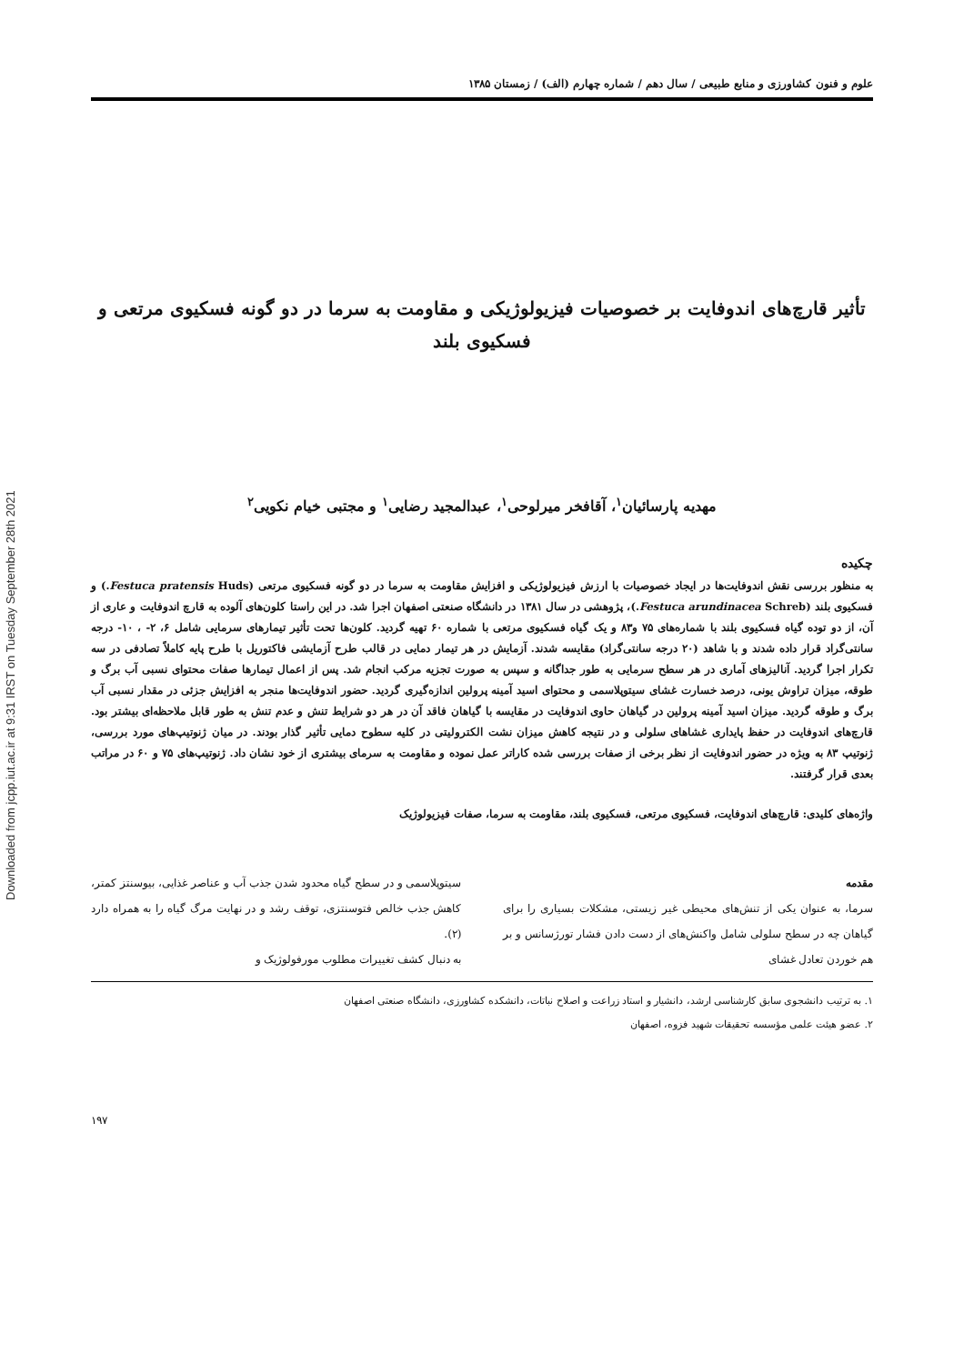Downloaded from jcpp.iut.ac.ir at 9:31 IRST on Tuesday September 28th 2021
علوم و فنون کشاورزی و منابع طبیعی / سال دهم / شماره چهارم (الف) / زمستان ۱۳۸۵
تأثیر قارچ‌های اندوفایت بر خصوصیات فیزیولوژیکی و مقاومت به سرما در دو گونه فسکیوی مرتعی و فسکیوی بلند
مهدیه پارسائیان<sup>۱</sup>، آقافخر میرلوحی<sup>۱</sup>، عبدالمجید رضایی<sup>۱</sup> و مجتبی خیام نکویی<sup>۲</sup>
چکیده
به منظور بررسی نقش اندوفایت‌ها در ایجاد خصوصیات با ارزش فیزیولوژیکی و افزایش مقاومت به سرما در دو گونه فسکیوی مرتعی (Festuca pratensis Huds.) و فسکیوی بلند (Festuca arundinacea Schreb.)، پژوهشی در سال ۱۳۸۱ در دانشگاه صنعتی اصفهان اجرا شد. در این راستا کلون‌های آلوده به قارچ اندوفایت و عاری از آن، از دو توده گیاه فسکیوی بلند با شماره‌های ۷۵ و۸۳ و یک گیاه فسکیوی مرتعی با شماره ۶۰ تهیه گردید. کلون‌ها تحت تأثیر تیمارهای سرمایی شامل ۶، ۲- ، ۱۰- درجه سانتی‌گراد قرار داده شدند و با شاهد (۲۰ درجه سانتی‌گراد) مقایسه شدند. آزمایش در هر تیمار دمایی در قالب طرح آزمایشی فاکتوریل با طرح پایه کاملاً تصادفی در سه تکرار اجرا گردید. آنالیزهای آماری در هر سطح سرمایی به طور جداگانه و سپس به صورت تجزیه مرکب انجام شد. پس از اعمال تیمارها صفات محتوای نسبی آب برگ و طوقه، میزان تراوش یونی، درصد خسارت غشای سیتوپلاسمی و محتوای اسید آمینه پرولین اندازه‌گیری گردید. حضور اندوفایت‌ها منجر به افزایش جزئی در مقدار نسبی آب برگ و طوقه گردید. میزان اسید آمینه پرولین در گیاهان حاوی اندوفایت در مقایسه با گیاهان فاقد آن در هر دو شرایط تنش و عدم تنش به طور قابل ملاحظه‌ای بیشتر بود. قارچ‌های اندوفایت در حفظ پایداری غشاهای سلولی و در نتیجه کاهش میزان نشت الکترولیتی در کلیه سطوح دمایی تأثیر گذار بودند. در میان ژنوتیپ‌های مورد بررسی، ژنوتیپ ۸۳ به ویژه در حضور اندوفایت از نظر برخی از صفات بررسی شده کاراتر عمل نموده و مقاومت به سرمای بیشتری از خود نشان داد. ژنوتیپ‌های ۷۵ و ۶۰ در مراتب بعدی قرار گرفتند.
واژه‌های کلیدی: قارچ‌های اندوفایت، فسکیوی مرتعی، فسکیوی بلند، مقاومت به سرما، صفات فیزیولوژیک
مقدمه
سرما، به عنوان یکی از تنش‌های محیطی غیر زیستی، مشکلات بسیاری را برای گیاهان چه در سطح سلولی شامل واکنش‌های از دست دادن فشار تورژسانس و بر هم خوردن تعادل غشای
سیتوپلاسمی و در سطح گیاه محدود شدن جذب آب و عناصر غذایی، بیوسنتز کمتر، کاهش جذب خالص فتوسنتزی، توقف رشد و در نهایت مرگ گیاه را به همراه دارد (۲).
به دنبال کشف تغییرات مطلوب مورفولوژیک و
۱. به ترتیب دانشجوی سابق کارشناسی ارشد، دانشیار و استاد زراعت و اصلاح نباتات، دانشکده کشاورزی، دانشگاه صنعتی اصفهان
۲. عضو هیئت علمی مؤسسه تحقیقات شهید فزوه، اصفهان
۱۹۷